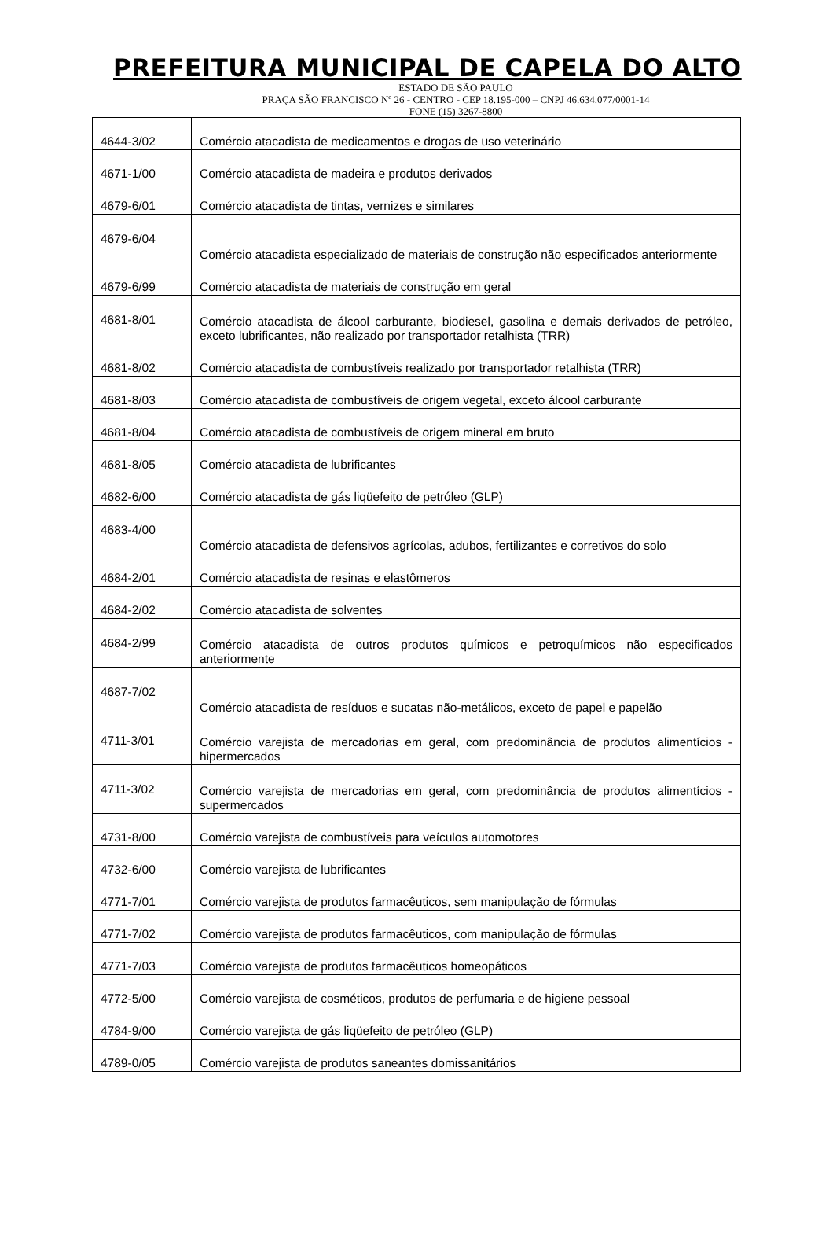PREFEITURA MUNICIPAL DE CAPELA DO ALTO
ESTADO DE SÃO PAULO
PRAÇA SÃO FRANCISCO Nº 26 - CENTRO - CEP 18.195-000 – CNPJ 46.634.077/0001-14
FONE (15) 3267-8800
| 4644-3/02 | Comércio atacadista de medicamentos e drogas de uso veterinário |
| 4671-1/00 | Comércio atacadista de madeira e produtos derivados |
| 4679-6/01 | Comércio atacadista de tintas, vernizes e similares |
| 4679-6/04 | Comércio atacadista especializado de materiais de construção não especificados anteriormente |
| 4679-6/99 | Comércio atacadista de materiais de construção em geral |
| 4681-8/01 | Comércio atacadista de álcool carburante, biodiesel, gasolina e demais derivados de petróleo, exceto lubrificantes, não realizado por transportador retalhista (TRR) |
| 4681-8/02 | Comércio atacadista de combustíveis realizado por transportador retalhista (TRR) |
| 4681-8/03 | Comércio atacadista de combustíveis de origem vegetal, exceto álcool carburante |
| 4681-8/04 | Comércio atacadista de combustíveis de origem mineral em bruto |
| 4681-8/05 | Comércio atacadista de lubrificantes |
| 4682-6/00 | Comércio atacadista de gás liqüefeito de petróleo (GLP) |
| 4683-4/00 | Comércio atacadista de defensivos agrícolas, adubos, fertilizantes e corretivos do solo |
| 4684-2/01 | Comércio atacadista de resinas e elastômeros |
| 4684-2/02 | Comércio atacadista de solventes |
| 4684-2/99 | Comércio atacadista de outros produtos químicos e petroquímicos não especificados anteriormente |
| 4687-7/02 | Comércio atacadista de resíduos e sucatas não-metálicos, exceto de papel e papelão |
| 4711-3/01 | Comércio varejista de mercadorias em geral, com predominância de produtos alimentícios - hipermercados |
| 4711-3/02 | Comércio varejista de mercadorias em geral, com predominância de produtos alimentícios - supermercados |
| 4731-8/00 | Comércio varejista de combustíveis para veículos automotores |
| 4732-6/00 | Comércio varejista de lubrificantes |
| 4771-7/01 | Comércio varejista de produtos farmacêuticos, sem manipulação de fórmulas |
| 4771-7/02 | Comércio varejista de produtos farmacêuticos, com manipulação de fórmulas |
| 4771-7/03 | Comércio varejista de produtos farmacêuticos homeopáticos |
| 4772-5/00 | Comércio varejista de cosméticos, produtos de perfumaria e de higiene pessoal |
| 4784-9/00 | Comércio varejista de gás liqüefeito de petróleo (GLP) |
| 4789-0/05 | Comércio varejista de produtos saneantes domissanitários |